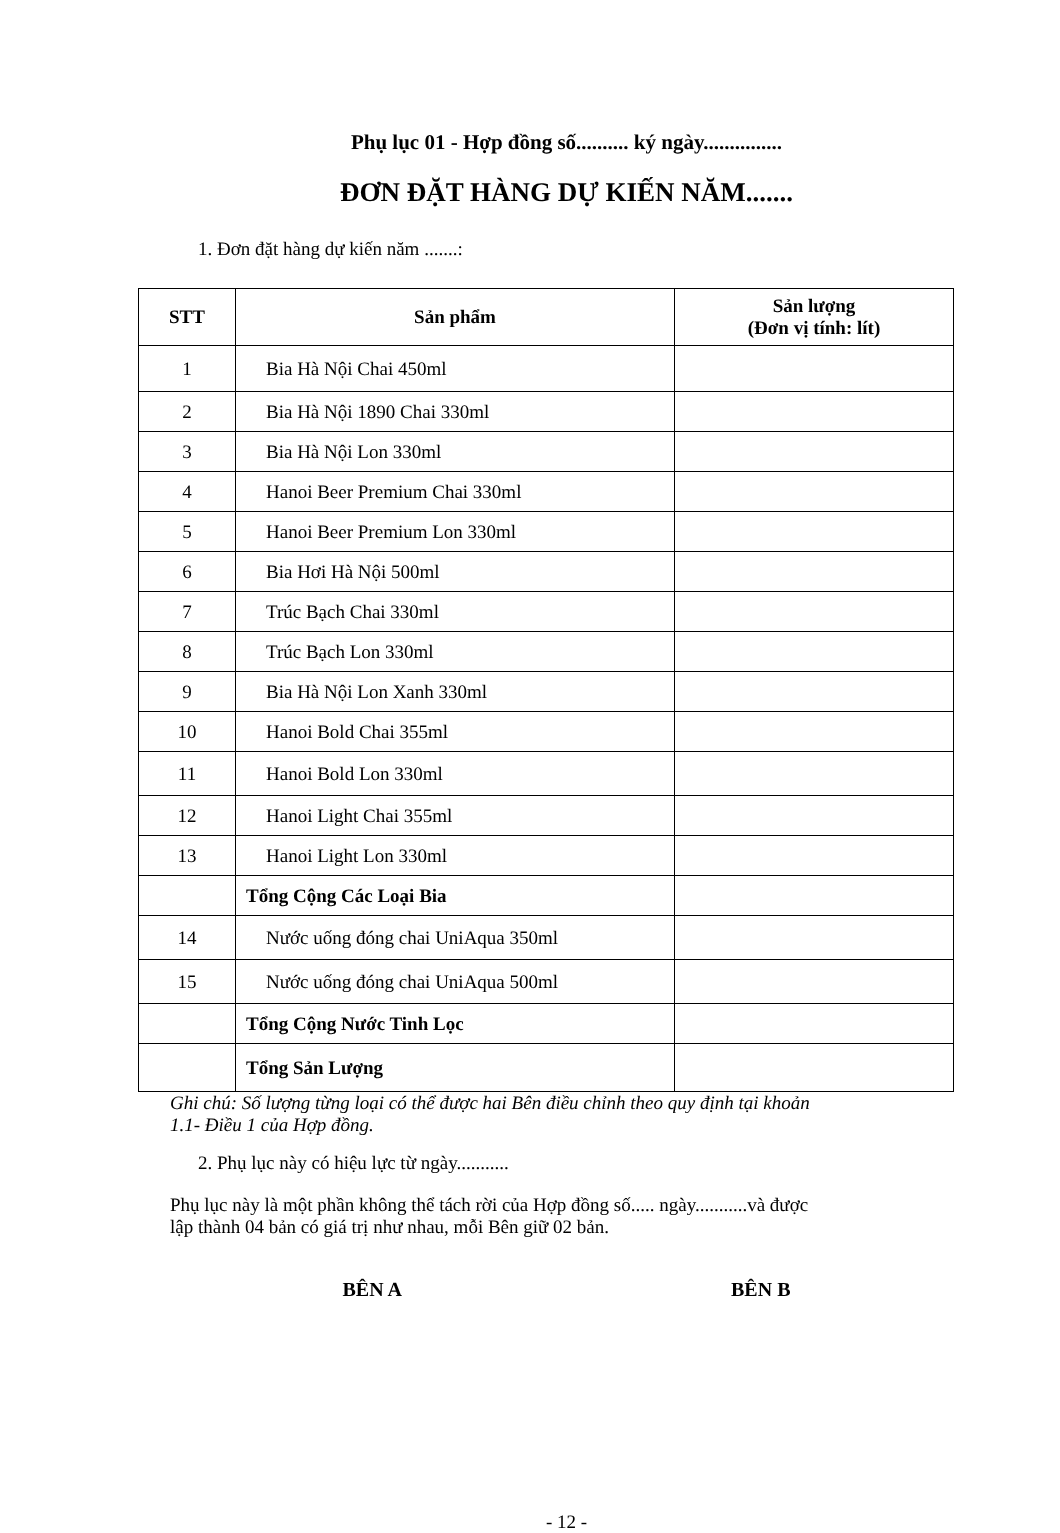Phụ lục 01 - Hợp đồng số.......... ký ngày...............
ĐƠN ĐẶT HÀNG DỰ KIẾN NĂM.......
1. Đơn đặt hàng dự kiến năm .......:
| STT | Sản phẩm | Sản lượng (Đơn vị tính: lít) |
| --- | --- | --- |
| 1 | Bia Hà Nội Chai 450ml | |
| 2 | Bia Hà Nội 1890 Chai 330ml | |
| 3 | Bia Hà Nội Lon 330ml | |
| 4 | Hanoi Beer Premium Chai 330ml | |
| 5 | Hanoi Beer Premium Lon 330ml | |
| 6 | Bia Hơi Hà Nội 500ml | |
| 7 | Trúc Bạch Chai 330ml | |
| 8 | Trúc Bạch Lon 330ml | |
| 9 | Bia Hà Nội Lon Xanh 330ml | |
| 10 | Hanoi Bold Chai 355ml | |
| 11 | Hanoi Bold Lon 330ml | |
| 12 | Hanoi Light Chai 355ml | |
| 13 | Hanoi Light Lon 330ml | |
| | Tổng Cộng Các Loại Bia | |
| 14 | Nước uống đóng chai UniAqua 350ml | |
| 15 | Nước uống đóng chai UniAqua 500ml | |
| | Tổng Cộng Nước Tinh Lọc | |
| | Tổng Sản Lượng | |
Ghi chú: Số lượng từng loại có thể được hai Bên điều chỉnh theo quy định tại khoản
1.1- Điều 1 của Hợp đồng.
2. Phụ lục này có hiệu lực từ ngày...........
Phụ lục này là một phần không thể tách rời của Hợp đồng số..... ngày...........và được
lập thành 04 bản có giá trị như nhau, mỗi Bên giữ 02 bản.
BÊN A BÊN B
- 12 -